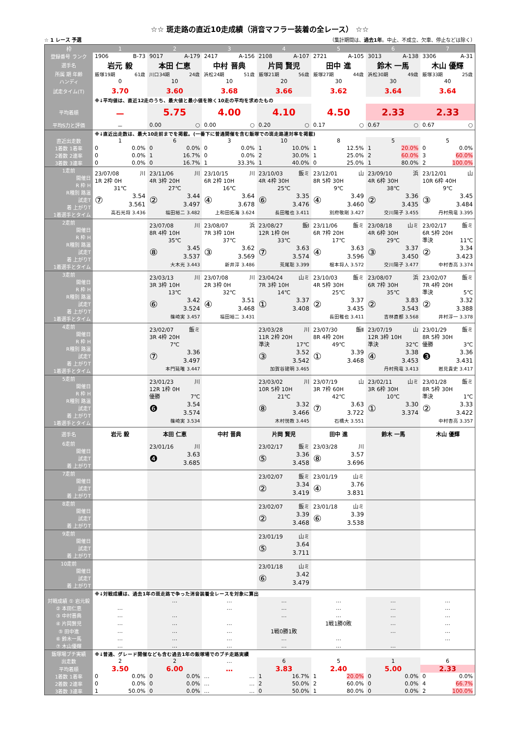☆☆ 斑走路の直近10走成績（消音マフラー装着の全レース） ☆☆
☆ 1 レース 予選 （集計期間は、過去1年。中止、不成立、欠車、停止などは除く）
| 枠 | 1 | 2 | 3 | 4 | 5 | 6 | 7 |
| --- | --- | --- | --- | --- | --- | --- | --- |
| 登録番号 ランク | 1906 B-73 | 9017 A-179 | 2417 A-156 | 2108 A-107 | 2721 A-105 | 3013 A-138 | 3306 A-31 |
| 選手名 | 岩元 毅 | 本田 仁恵 | 中村 晋典 | 片岡 賢児 | 田中 進 | 鈴木 一馬 | 木山 優輝 |
| 所属 期 年齢 | 飯塚19期 61歳 | 川口34期 24歳 | 浜松24期 51歳 | 飯塚21期 56歳 | 飯塚27期 44歳 | 浜松30期 49歳 | 飯塚33期 25歳 |
| ハンディ | 0 | 10 | 10 | 20 | 30 | 30 | 40 |
| 試走タイム(T) | 3.70 | 3.60 | 3.68 | 3.66 | 3.62 | 3.64 | 3.64 |
| | ※↓平均値は、直近12走のうち、最大値と最小値を除く10走の平均を求めたもの | | | | | | |
| 平均着順 | － | 5.75 | 4.00 | 4.10 | 4.50 | 2.33 | 2.33 |
| 平均S力と評価 | － | 0.00 ○ | 0.00 ○ | 0.20 ○ | 0.17 ○ | 0.67 ○ | 0.67 ○ |
| | ※↓直近出走数は、最大10走前までを掲載。(一番下に普通開催を含む飯塚での斑走路連対率を掲載) | | | | | | |
| 直近出走数 | 1 | 6 | 3 | 10 | 8 | 5 | 5 |
| 1着数 1着率 | 0 0.0% | 0 0.0% | 0 0.0% | 1 10.0% | 1 12.5% | 1 20.0% | 0 0.0% |
| 2着数 2連率 | 0 0.0% | 1 16.7% | 0 0.0% | 2 30.0% | 1 25.0% | 2 60.0% | 3 60.0% |
| 3着数 3連率 | 0 0.0% | 0 16.7% | 1 33.3% | 1 40.0% | 0 25.0% | 1 80.0% | 2 100.0% |
| 1走前 開催日 R 枠 H R種別 路温 試走T 着 上がりT 1着選手とタイム | 23/07/08 川 1R 2枠 0H 31℃ ⑦ 3.54 3.561 高石光将 3.436 | 23/11/06 川 4R 3枠 20H 27℃ ② 3.44 3.497 福田裕二 3.482 | 23/10/15 川 6R 2枠 10H 16℃ ④ 3.64 3.678 上和田拓海 3.624 | 23/10/03 飯ミ 4R 4枠 30H 25℃ ⑥ 3.35 3.476 長田稚也 3.411 | 23/12/01 山 8R 5枠 30H 9℃ ④ 3.49 3.460 別府敬剛 3.427 | 23/09/10 浜 4R 6枠 30H 38℃ ② 3.36 3.435 交川陽子 3.455 | 23/12/01 山 10R 6枠 40H 9℃ ③ 3.45 3.484 丹村飛竜 3.395 |
| 2走前 開催日 R 枠 H R種別 路温 試走T 着 上がりT 1着選手とタイム | | 23/07/08 川 8R 4枠 10H 35℃ ⑧ 3.45 3.537 大木光 3.443 | 23/08/07 浜 7R 3枠 10H 37℃ ③ 3.62 3.569 新井淳 3.486 | 23/08/27 飯Ⅰ 12R 1枠 0H 33℃ ⑦ 3.63 3.574 荒尾聡 3.399 | 23/11/06 飯ミ 6R 7枠 20H 17℃ ④ 3.63 3.596 根本将人 3.572 | 23/08/18 山ミ 4R 6枠 30H 29℃ ③ 3.37 3.450 交川陽子 3.477 | 23/02/17 飯ミ 6R 5枠 20H 準決 11℃ ② 3.34 3.423 中村杏亮 3.374 |
| 3走前 開催日 R 枠 H R種別 路温 試走T 着 上がりT 1着選手とタイム | | 23/03/13 川 3R 3枠 10H 13℃ ⑥ 3.42 3.524 篠崎実 3.457 | 23/07/08 川 2R 3枠 0H 32℃ ④ 3.51 3.468 福田裕二 3.431 | 23/04/24 山ミ 7R 3枠 10H 14℃ ① 3.37 3.408 | 23/10/03 飯ミ 4R 5枠 30H 25℃ ② 3.37 3.435 長田稚也 3.411 | 23/08/07 浜 6R 7枠 30H 35℃ ② 3.83 3.543 吉林直都 3.568 | 23/02/07 飯ミ 7R 4枠 20H 準決 5℃ ② 3.32 3.388 井村淳一 3.378 |
| 4走前 開催日 R 枠 H R種別 路温 試走T 着 上がりT 1着選手とタイム | | 23/02/07 飯ミ 3R 4枠 20H 7℃ ⑦ 3.36 3.497 本門延唯 3.447 | | 23/03/28 川 11R 2枠 20H 準決 17℃ ③ 3.52 3.542 加賀谷建明 3.465 | 23/07/30 飯Ⅱ 8R 4枠 20H 49℃ ① 3.39 3.468 | 23/07/19 山 12R 3枠 10H 準決 32℃ ④ 3.38 3.453 丹村飛竜 3.413 | 23/01/29 飯ミ 8R 5枠 30H 優勝 3℃ ❸ 3.36 3.431 岩見貴史 3.417 |
| 5走前 開催日 R 枠 H R種別 路温 試走T 着 上がりT 1着選手とタイム | | 23/01/23 川 12R 1枠 0H 優勝 7℃ ❻ 3.54 3.574 篠崎実 3.534 | | 23/03/02 川 10R 5枠 10H 21℃ ⑧ 3.32 3.466 木村悦教 3.445 | 23/07/19 山 3R 7枠 60H 42℃ ⑦ 3.63 3.722 石橋大 3.551 | 23/02/11 山ミ 3R 6枠 30H 10℃ ① 3.30 3.374 | 23/01/28 飯ミ 8R 5枠 30H 準決 1℃ ② 3.33 3.422 中村杏亮 3.357 |
| 選手名 | 岩元 毅 | 本田 仁恵 | 中村 晋典 | 片岡 賢児 | 田中 進 | 鈴木 一馬 | 木山 優輝 |
| 6走前 開催日 試走T 着 上がりT | | 23/01/16 川 ❹ 3.63 3.685 | | 23/02/17 飯ミ ⑤ 3.36 3.458 | 23/03/28 川 ⑧ 3.57 3.696 | | |
| 7走前 開催日 試走T 着 上がりT | | | | 23/02/07 飯ミ ② 3.34 3.419 | 23/01/19 山ミ ④ 3.76 3.831 | | |
| 8走前 開催日 試走T 着 上がりT | | | | 23/02/07 飯ミ ② 3.39 3.468 | 23/01/18 山ミ ⑥ 3.39 3.538 | | |
| 9走前 開催日 試走T 着 上がりT | | | | 23/01/19 山ミ ⑤ 3.64 3.711 | | | |
| 10走前 開催日 試走T 着 上がりT | | | | 23/01/18 山ミ ⑥ 3.42 3.479 | | | |
| | ※↓対戦成績は、過去1年の斑走路で争った消音装着全レースを対象に算出 | | | | | | |
| 対戦成績 ① 岩元毅 | | … | … | … | … | … | … |
| ② 本田仁恵 | … | | … | … | … | … | … |
| ③ 中村晋典 | … | … | | … | … | … | … |
| ④ 片岡賢児 | … | … | … | | 1戦1勝0敗 | … | … |
| ⑤ 田中進 | … | … | … | 1戦0勝1敗 | | … | … |
| ⑥ 鈴木一馬 | … | … | … | … | … | | … |
| ⑦ 木山優輝 | … | … | … | … | … | … | |
| 飯塚場ブチ実績 | ※↓普通、グレード開催なども含む過去1年の飯塚場でのブチ走路実績 | | | | | | |
| 出走数 | 2 | 2 | … | 6 | 5 | 1 | 6 |
| 平均着順 | 3.50 | 6.00 | … | 3.83 | 2.40 | 5.00 | 2.33 |
| 1着数 1着率 | 0 0.0% | 0 0.0% | … … | 1 16.7% | 1 20.0% | 0 0.0% | 0 0.0% |
| 2着数 2連率 | 0 0.0% | 0 0.0% | … … | 2 50.0% | 2 60.0% | 0 0.0% | 4 66.7% |
| 3着数 3連率 | 1 50.0% | 0 0.0% | … … | 0 50.0% | 1 80.0% | 0 0.0% | 2 100.0% |